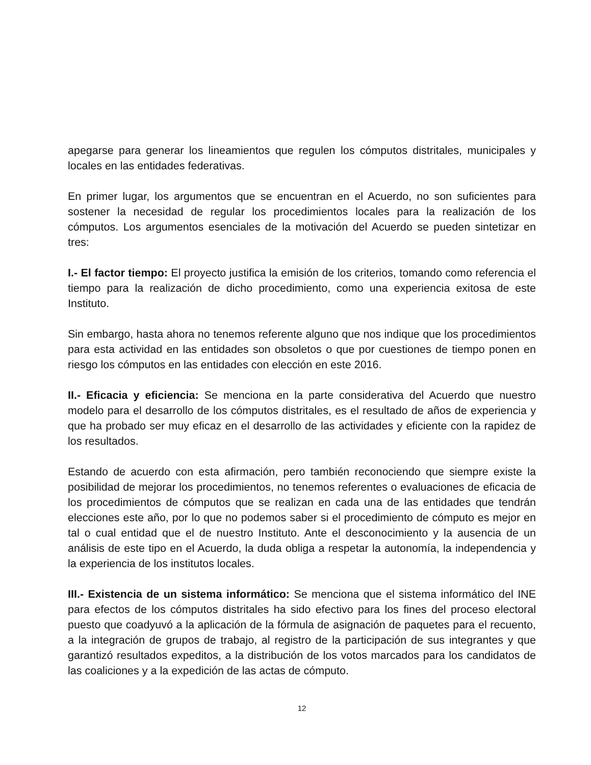apegarse para generar los lineamientos que regulen los cómputos distritales, municipales y locales en las entidades federativas.
En primer lugar, los argumentos que se encuentran en el Acuerdo, no son suficientes para sostener la necesidad de regular los procedimientos locales para la realización de los cómputos. Los argumentos esenciales de la motivación del Acuerdo se pueden sintetizar en tres:
I.- El factor tiempo: El proyecto justifica la emisión de los criterios, tomando como referencia el tiempo para la realización de dicho procedimiento, como una experiencia exitosa de este Instituto.
Sin embargo, hasta ahora no tenemos referente alguno que nos indique que los procedimientos para esta actividad en las entidades son obsoletos o que por cuestiones de tiempo ponen en riesgo los cómputos en las entidades con elección en este 2016.
II.- Eficacia y eficiencia: Se menciona en la parte considerativa del Acuerdo que nuestro modelo para el desarrollo de los cómputos distritales, es el resultado de años de experiencia y que ha probado ser muy eficaz en el desarrollo de las actividades y eficiente con la rapidez de los resultados.
Estando de acuerdo con esta afirmación, pero también reconociendo que siempre existe la posibilidad de mejorar los procedimientos, no tenemos referentes o evaluaciones de eficacia de los procedimientos de cómputos que se realizan en cada una de las entidades que tendrán elecciones este año, por lo que no podemos saber si el procedimiento de cómputo es mejor en tal o cual entidad que el de nuestro Instituto. Ante el desconocimiento y la ausencia de un análisis de este tipo en el Acuerdo, la duda obliga a respetar la autonomía, la independencia y la experiencia de los institutos locales.
III.- Existencia de un sistema informático: Se menciona que el sistema informático del INE para efectos de los cómputos distritales ha sido efectivo para los fines del proceso electoral puesto que coadyuvó a la aplicación de la fórmula de asignación de paquetes para el recuento, a la integración de grupos de trabajo, al registro de la participación de sus integrantes y que garantizó resultados expeditos, a la distribución de los votos marcados para los candidatos de las coaliciones y a la expedición de las actas de cómputo.
12